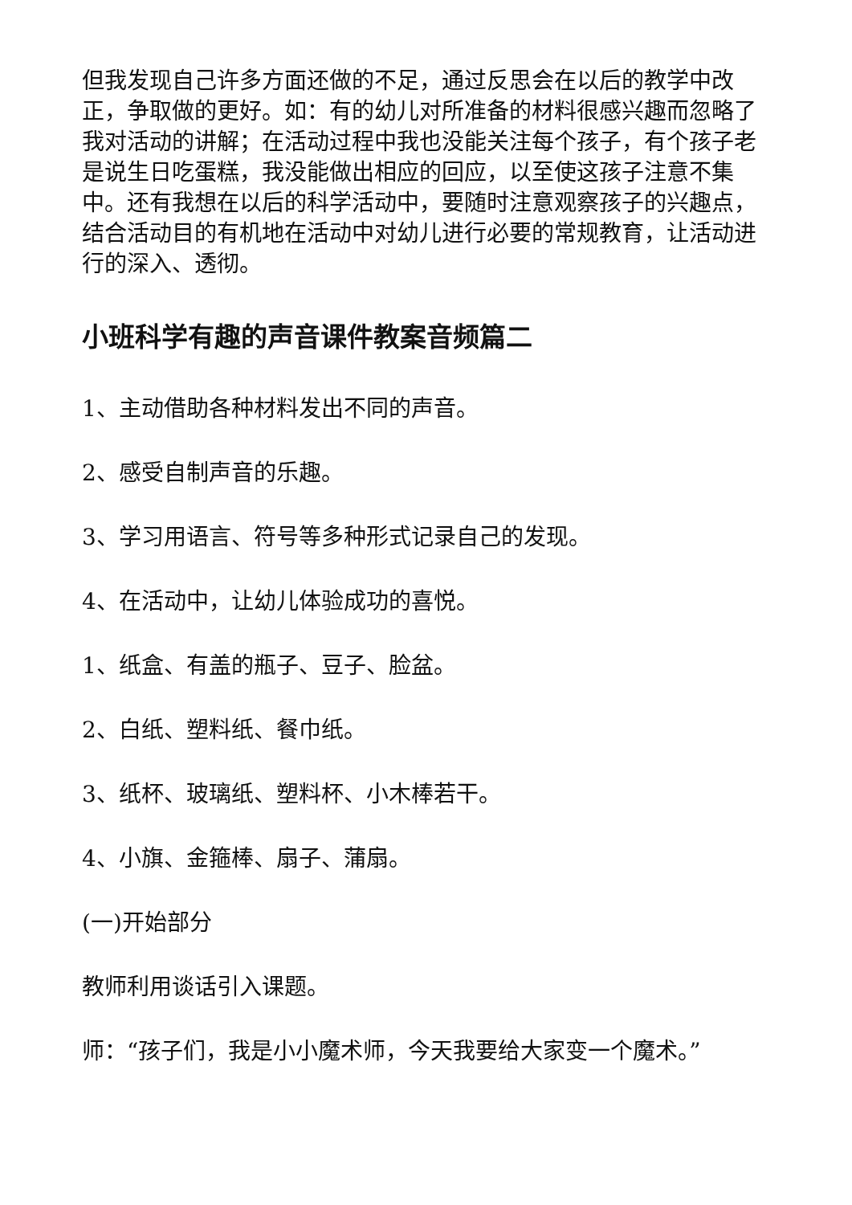但我发现自己许多方面还做的不足，通过反思会在以后的教学中改正，争取做的更好。如：有的幼儿对所准备的材料很感兴趣而忽略了我对活动的讲解；在活动过程中我也没能关注每个孩子，有个孩子老是说生日吃蛋糕，我没能做出相应的回应，以至使这孩子注意不集中。还有我想在以后的科学活动中，要随时注意观察孩子的兴趣点，结合活动目的有机地在活动中对幼儿进行必要的常规教育，让活动进行的深入、透彻。
小班科学有趣的声音课件教案音频篇二
1、主动借助各种材料发出不同的声音。
2、感受自制声音的乐趣。
3、学习用语言、符号等多种形式记录自己的发现。
4、在活动中，让幼儿体验成功的喜悦。
1、纸盒、有盖的瓶子、豆子、脸盆。
2、白纸、塑料纸、餐巾纸。
3、纸杯、玻璃纸、塑料杯、小木棒若干。
4、小旗、金箍棒、扇子、蒲扇。
(一)开始部分
教师利用谈话引入课题。
师：“孩子们，我是小小魔术师，今天我要给大家变一个魔术。”